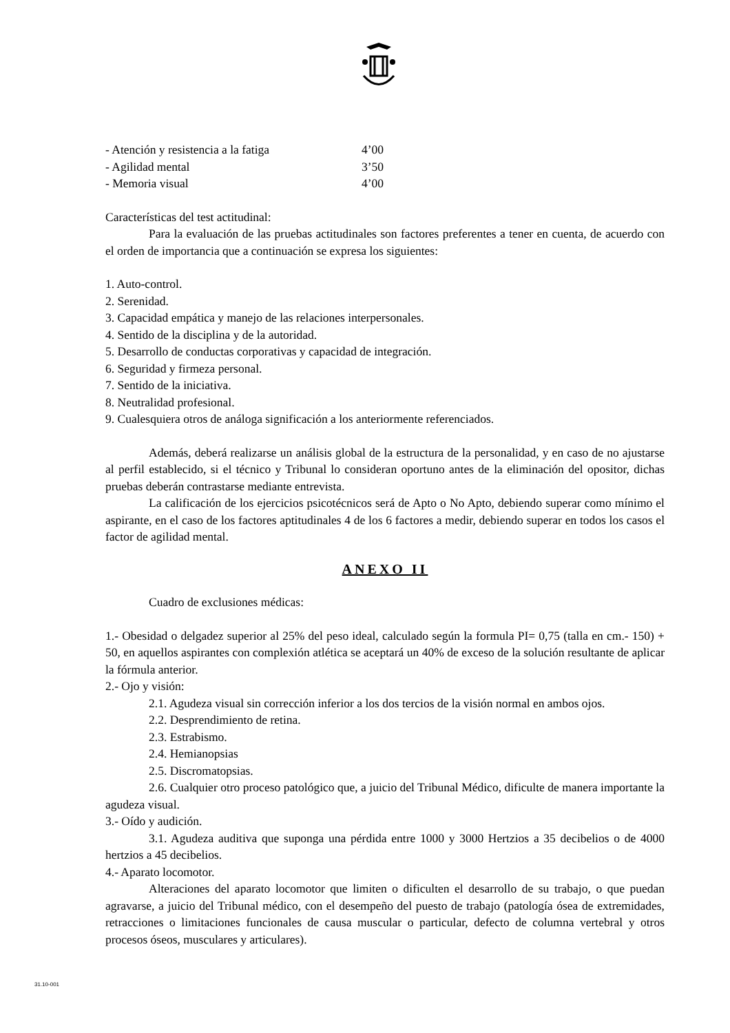- Atención y resistencia a la fatiga 4’00
- Agilidad mental 3’50
- Memoria visual 4’00
Características del test actitudinal:
Para la evaluación de las pruebas actitudinales son factores preferentes a tener en cuenta, de acuerdo con el orden de importancia que a continuación se expresa los siguientes:
1. Auto-control.
2. Serenidad.
3. Capacidad empática y manejo de las relaciones interpersonales.
4. Sentido de la disciplina y de la autoridad.
5. Desarrollo de conductas corporativas y capacidad de integración.
6. Seguridad y firmeza personal.
7. Sentido de la iniciativa.
8. Neutralidad profesional.
9. Cualesquiera otros de análoga significación a los anteriormente referenciados.
Además, deberá realizarse un análisis global de la estructura de la personalidad, y en caso de no ajustarse al perfil establecido, si el técnico y Tribunal lo consideran oportuno antes de la eliminación del opositor, dichas pruebas deberán contrastarse mediante entrevista.
La calificación de los ejercicios psicotécnicos será de Apto o No Apto, debiendo superar como mínimo el aspirante, en el caso de los factores aptitudinales 4 de los 6 factores a medir, debiendo superar en todos los casos el factor de agilidad mental.
ANEXO II
Cuadro de exclusiones médicas:
1.- Obesidad o delgadez superior al 25% del peso ideal, calculado según la formula PI= 0,75 (talla en cm.- 150) + 50, en aquellos aspirantes con complexión atlética se aceptará un 40% de exceso de la solución resultante de aplicar la fórmula anterior.
2.- Ojo y visión:
2.1. Agudeza visual sin corrección inferior a los dos tercios de la visión normal en ambos ojos.
2.2. Desprendimiento de retina.
2.3. Estrabismo.
2.4. Hemianopsias
2.5. Discromatopsias.
2.6. Cualquier otro proceso patológico que, a juicio del Tribunal Médico, dificulte de manera importante la agudeza visual.
3.- Oído y audición.
3.1. Agudeza auditiva que suponga una pérdida entre 1000 y 3000 Hertzios a 35 decibelios o de 4000 hertzios a 45 decibelios.
4.- Aparato locomotor.
Alteraciones del aparato locomotor que limiten o dificulten el desarrollo de su trabajo, o que puedan agravarse, a juicio del Tribunal médico, con el desempeño del puesto de trabajo (patología ósea de extremidades, retracciones o limitaciones funcionales de causa muscular o particular, defecto de columna vertebral y otros procesos óseos, musculares y articulares).
31.10-001